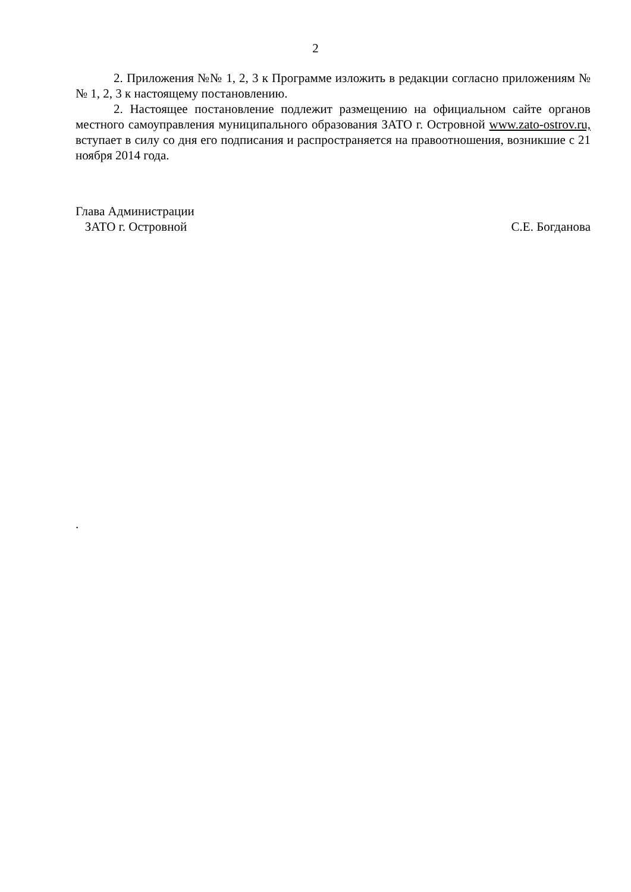2
2. Приложения №№ 1, 2, 3 к Программе изложить в редакции согласно приложениям №№ 1, 2, 3 к настоящему постановлению.
2. Настоящее постановление подлежит размещению на официальном сайте органов местного самоуправления муниципального образования ЗАТО г. Островной www.zato-ostrov.ru, вступает в силу со дня его подписания и распространяется на правоотношения, возникшие с 21 ноября 2014 года.
Глава Администрации
ЗАТО г. Островной
С.Е. Богданова
.